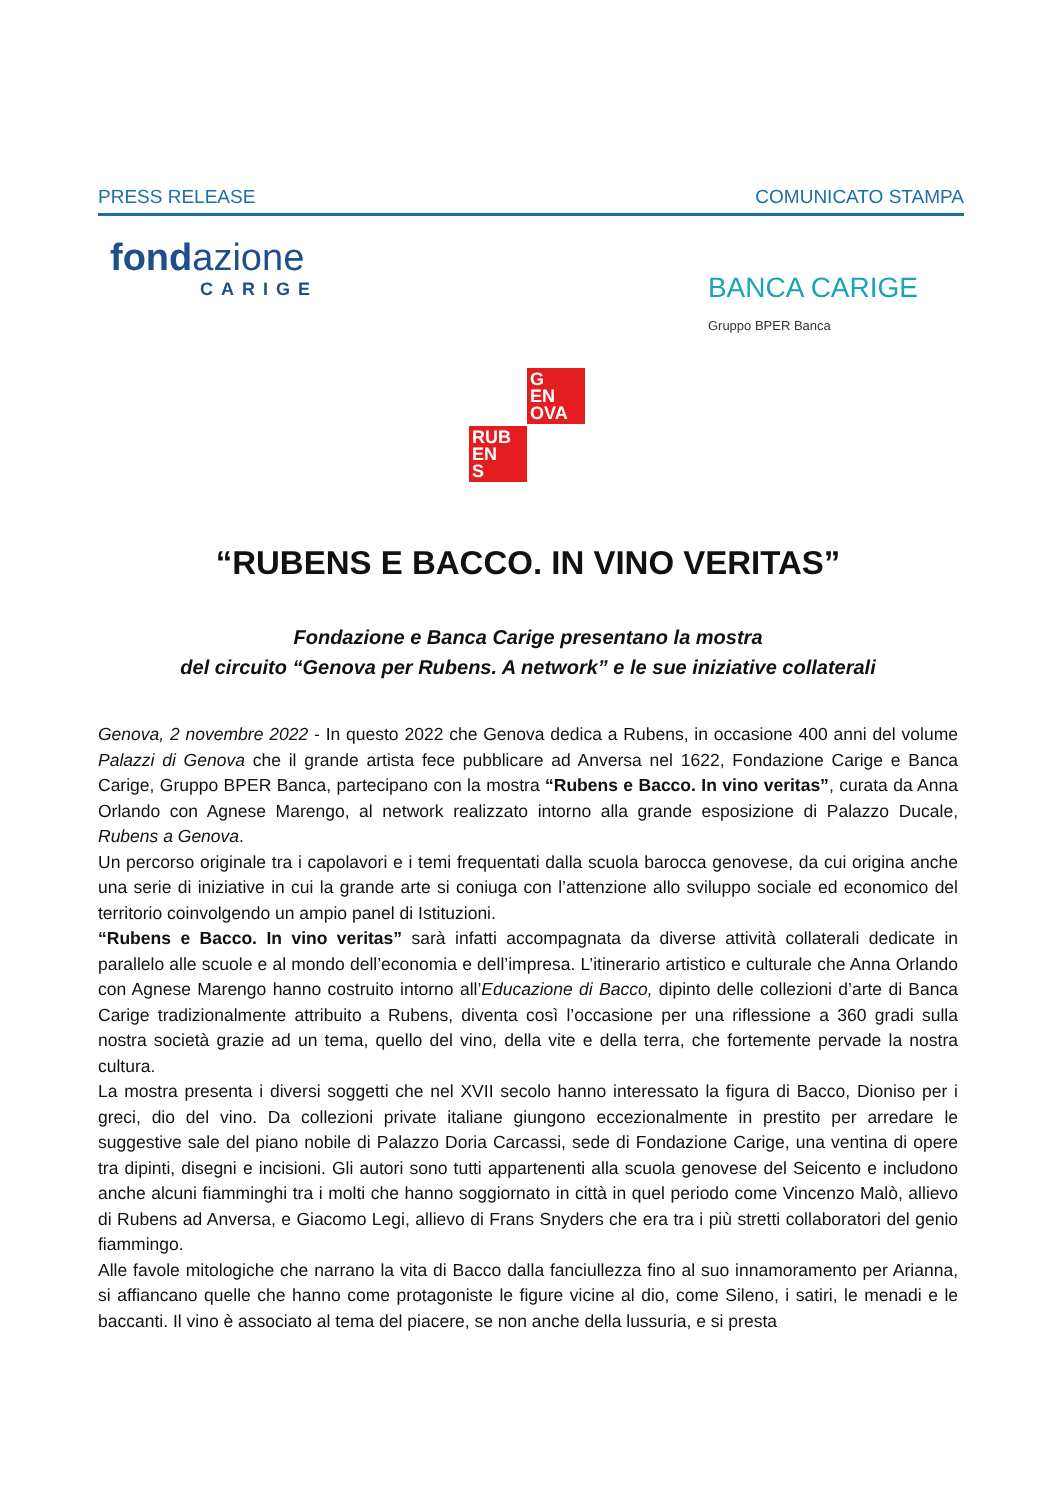PRESS RELEASE COMUNICATO STAMPA
fondazione
CARIGE
BANCA CARIGE
Gruppo BPER Banca
G
EN
OVA
RUB
EN
S
“RUBENS E BACCO. IN VINO VERITAS”
Fondazione e Banca Carige presentano la mostra
del circuito “Genova per Rubens. A network” e le sue iniziative collaterali
Genova, 2 novembre 2022 - In questo 2022 che Genova dedica a Rubens, in occasione 400 anni del volume Palazzi di Genova che il grande artista fece pubblicare ad Anversa nel 1622, Fondazione Carige e Banca Carige, Gruppo BPER Banca, partecipano con la mostra “Rubens e Bacco. In vino veritas”, curata da Anna Orlando con Agnese Marengo, al network realizzato intorno alla grande esposizione di Palazzo Ducale, Rubens a Genova.
Un percorso originale tra i capolavori e i temi frequentati dalla scuola barocca genovese, da cui origina anche una serie di iniziative in cui la grande arte si coniuga con l’attenzione allo sviluppo sociale ed economico del territorio coinvolgendo un ampio panel di Istituzioni.
“Rubens e Bacco. In vino veritas” sarà infatti accompagnata da diverse attività collaterali dedicate in parallelo alle scuole e al mondo dell’economia e dell’impresa. L’itinerario artistico e culturale che Anna Orlando con Agnese Marengo hanno costruito intorno all’Educazione di Bacco, dipinto delle collezioni d’arte di Banca Carige tradizionalmente attribuito a Rubens, diventa così l’occasione per una riflessione a 360 gradi sulla nostra società grazie ad un tema, quello del vino, della vite e della terra, che fortemente pervade la nostra cultura.
La mostra presenta i diversi soggetti che nel XVII secolo hanno interessato la figura di Bacco, Dioniso per i greci, dio del vino. Da collezioni private italiane giungono eccezionalmente in prestito per arredare le suggestive sale del piano nobile di Palazzo Doria Carcassi, sede di Fondazione Carige, una ventina di opere tra dipinti, disegni e incisioni. Gli autori sono tutti appartenenti alla scuola genovese del Seicento e includono anche alcuni fiamminghi tra i molti che hanno soggiornato in città in quel periodo come Vincenzo Malò, allievo di Rubens ad Anversa, e Giacomo Legi, allievo di Frans Snyders che era tra i più stretti collaboratori del genio fiammingo.
Alle favole mitologiche che narrano la vita di Bacco dalla fanciullezza fino al suo innamoramento per Arianna, si affiancano quelle che hanno come protagoniste le figure vicine al dio, come Sileno, i satiri, le menadi e le baccanti. Il vino è associato al tema del piacere, se non anche della lussuria, e si presta